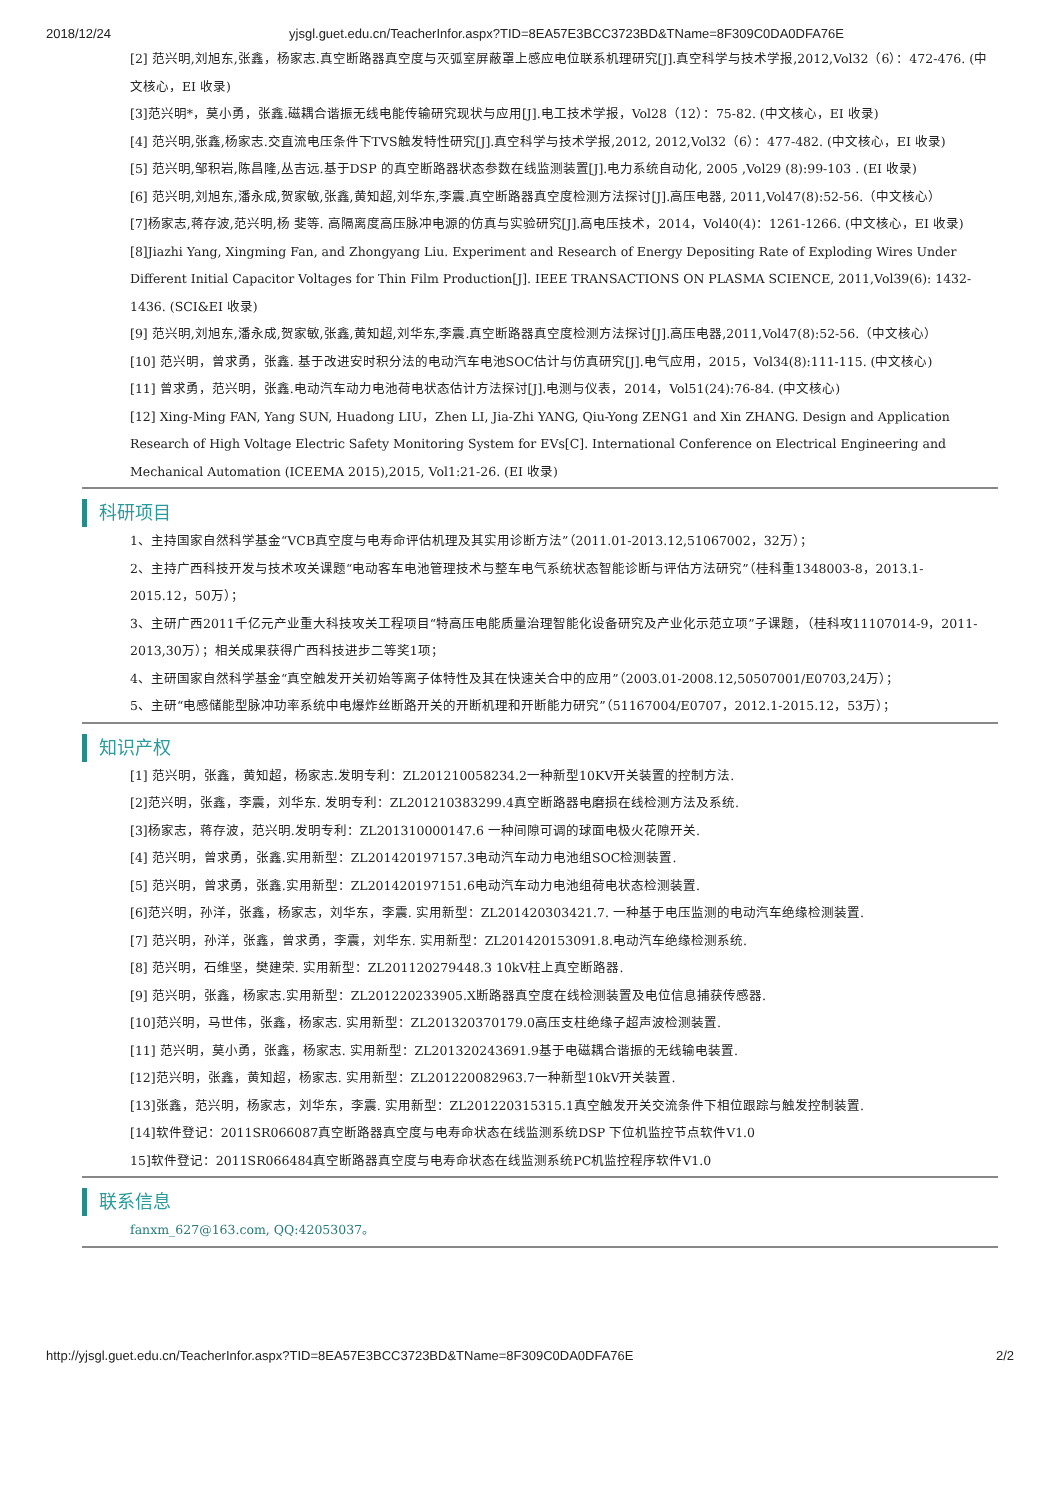2018/12/24 yjsgl.guet.edu.cn/TeacherInfor.aspx?TID=8EA57E3BCC3723BD&TName=8F309C0DA0DFA76E
[2] 范兴明,刘旭东,张鑫，杨家志.真空断路器真空度与灭弧室屏蔽罩上感应电位联系机理研究[J].真空科学与技术学报,2012,Vol32（6）：472-476. (中文核心，EI 收录)
[3]范兴明*，莫小勇，张鑫.磁耦合谐振无线电能传输研究现状与应用[J].电工技术学报，Vol28（12）：75-82. (中文核心，EI 收录)
[4] 范兴明,张鑫,杨家志.交直流电压条件下TVS触发特性研究[J].真空科学与技术学报,2012, 2012,Vol32（6）：477-482. (中文核心，EI 收录)
[5] 范兴明,邹积岩,陈昌隆,丛吉远.基于DSP 的真空断路器状态参数在线监测装置[J].电力系统自动化, 2005 ,Vol29 (8):99-103 . (EI 收录)
[6] 范兴明,刘旭东,潘永成,贺家敏,张鑫,黄知超,刘华东,李震.真空断路器真空度检测方法探讨[J].高压电器, 2011,Vol47(8):52-56.（中文核心）
[7]杨家志,蒋存波,范兴明,杨 斐等. 高隔离度高压脉冲电源的仿真与实验研究[J].高电压技术，2014，Vol40(4)：1261-1266. (中文核心，EI 收录)
[8]Jiazhi Yang, Xingming Fan, and Zhongyang Liu. Experiment and Research of Energy Depositing Rate of Exploding Wires Under Different Initial Capacitor Voltages for Thin Film Production[J]. IEEE TRANSACTIONS ON PLASMA SCIENCE, 2011,Vol39(6): 1432-1436. (SCI&EI 收录)
[9] 范兴明,刘旭东,潘永成,贺家敏,张鑫,黄知超,刘华东,李震.真空断路器真空度检测方法探讨[J].高压电器,2011,Vol47(8):52-56.（中文核心）
[10] 范兴明，曾求勇，张鑫. 基于改进安时积分法的电动汽车电池SOC估计与仿真研究[J].电气应用，2015，Vol34(8):111-115. (中文核心)
[11] 曾求勇，范兴明，张鑫.电动汽车动力电池荷电状态估计方法探讨[J].电测与仪表，2014，Vol51(24):76-84. (中文核心)
[12] Xing-Ming FAN, Yang SUN, Huadong LIU，Zhen LI, Jia-Zhi YANG, Qiu-Yong ZENG1 and Xin ZHANG. Design and Application Research of High Voltage Electric Safety Monitoring System for EVs[C]. International Conference on Electrical Engineering and Mechanical Automation (ICEEMA 2015),2015, Vol1:21-26. (EI 收录)
科研项目
1、主持国家自然科学基金“VCB真空度与电寿命评估机理及其实用诊断方法”（2011.01-2013.12,51067002，32万）；
2、主持广西科技开发与技术攻关课题“电动客车电池管理技术与整车电气系统状态智能诊断与评估方法研究”（桂科重1348003-8，2013.1- 2015.12，50万）；
3、主研广西2011千亿元产业重大科技攻关工程项目“特高压电能质量治理智能化设备研究及产业化示范立项”子课题，（桂科攻11107014-9，2011-2013,30万）；相关成果获得广西科技进步二等奖1项；
4、主研国家自然科学基金“真空触发开关初始等离子体特性及其在快速关合中的应用”（2003.01-2008.12,50507001/E0703,24万）；
5、主研“电感储能型脉冲功率系统中电爆炸丝断路开关的开断机理和开断能力研究”（51167004/E0707，2012.1-2015.12，53万）；
知识产权
[1] 范兴明，张鑫，黄知超，杨家志.发明专利：ZL201210058234.2一种新型10KV开关装置的控制方法.
[2]范兴明，张鑫，李震，刘华东. 发明专利：ZL201210383299.4真空断路器电磨损在线检测方法及系统.
[3]杨家志，蒋存波，范兴明.发明专利：ZL201310000147.6 一种间隙可调的球面电极火花隙开关.
[4] 范兴明，曾求勇，张鑫.实用新型：ZL201420197157.3电动汽车动力电池组SOC检测装置.
[5] 范兴明，曾求勇，张鑫.实用新型：ZL201420197151.6电动汽车动力电池组荷电状态检测装置.
[6]范兴明，孙洋，张鑫，杨家志，刘华东，李震. 实用新型：ZL201420303421.7. 一种基于电压监测的电动汽车绝缘检测装置.
[7] 范兴明，孙洋，张鑫，曾求勇，李震，刘华东. 实用新型：ZL201420153091.8.电动汽车绝缘检测系统.
[8] 范兴明，石维坚，樊建荣. 实用新型：ZL201120279448.3 10kV柱上真空断路器.
[9] 范兴明，张鑫，杨家志.实用新型：ZL201220233905.X断路器真空度在线检测装置及电位信息捕获传感器.
[10]范兴明，马世伟，张鑫，杨家志. 实用新型：ZL201320370179.0高压支柱绝缘子超声波检测装置.
[11] 范兴明，莫小勇，张鑫，杨家志. 实用新型：ZL201320243691.9基于电磁耦合谐振的无线输电装置.
[12]范兴明，张鑫，黄知超，杨家志. 实用新型：ZL201220082963.7一种新型10kV开关装置.
[13]张鑫，范兴明，杨家志，刘华东，李震. 实用新型：ZL201220315315.1真空触发开关交流条件下相位跟踪与触发控制装置.
[14]软件登记：2011SR066087真空断路器真空度与电寿命状态在线监测系统DSP 下位机监控节点软件V1.0
15]软件登记：2011SR066484真空断路器真空度与电寿命状态在线监测系统PC机监控程序软件V1.0
联系信息
fanxm_627@163.com, QQ:42053037。
http://yjsgl.guet.edu.cn/TeacherInfor.aspx?TID=8EA57E3BCC3723BD&TName=8F309C0DA0DFA76E 2/2